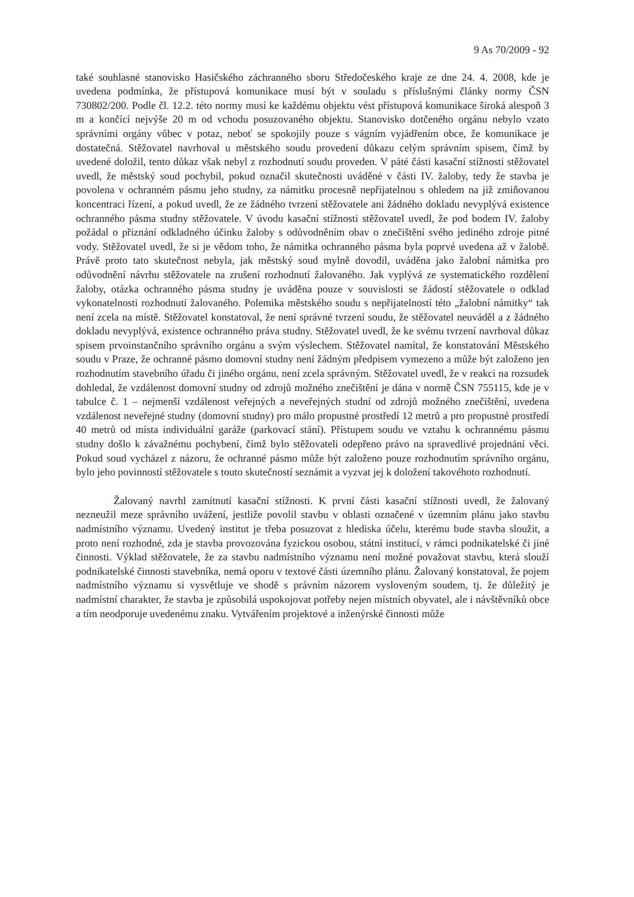9 As 70/2009 - 92
také souhlasné stanovisko Hasičského záchranného sboru Středočeského kraje ze dne 24. 4. 2008, kde je uvedena podmínka, že přístupová komunikace musí být v souladu s příslušnými články normy ČSN 730802/200. Podle čl. 12.2. této normy musí ke každému objektu vést přístupová komunikace široká alespoň 3 m a končící nejvýše 20 m od vchodu posuzovaného objektu. Stanovisko dotčeného orgánu nebylo vzato správními orgány vůbec v potaz, neboť se spokojily pouze s vágním vyjádřením obce, že komunikace je dostatečná. Stěžovatel navrhoval u městského soudu provedení důkazu celým správním spisem, čímž by uvedené doložil, tento důkaz však nebyl z rozhodnutí soudu proveden. V páté části kasační stížnosti stěžovatel uvedl, že městský soud pochybil, pokud označil skutečnosti uváděné v části IV. žaloby, tedy že stavba je povolena v ochranném pásmu jeho studny, za námitku procesně nepřijatelnou s ohledem na již zmiňovanou koncentraci řízení, a pokud uvedl, že ze žádného tvrzení stěžovatele ani žádného dokladu nevyplývá existence ochranného pásma studny stěžovatele. V úvodu kasační stížnosti stěžovatel uvedl, že pod bodem IV. žaloby požádal o přiznání odkladného účinku žaloby s odůvodněním obav o znečištění svého jediného zdroje pitné vody. Stěžovatel uvedl, že si je vědom toho, že námitka ochranného pásma byla poprvé uvedena až v žalobě. Právě proto tato skutečnost nebyla, jak městský soud mylně dovodil, uváděna jako žalobní námitka pro odůvodnění návrhu stěžovatele na zrušení rozhodnutí žalovaného. Jak vyplývá ze systematického rozdělení žaloby, otázka ochranného pásma studny je uváděna pouze v souvislosti se žádostí stěžovatele o odklad vykonatelnosti rozhodnutí žalovaného. Polemika městského soudu s nepřijatelností této „žalobní námitky“ tak není zcela na místě. Stěžovatel konstatoval, že není správné tvrzení soudu, že stěžovatel neuváděl a z žádného dokladu nevyplývá, existence ochranného práva studny. Stěžovatel uvedl, že ke svému tvrzení navrhoval důkaz spisem prvoinstančního správního orgánu a svým výslechem. Stěžovatel namítal, že konstatování Městského soudu v Praze, že ochranné pásmo domovní studny není žádným předpisem vymezeno a může být založeno jen rozhodnutím stavebního úřadu či jiného orgánu, není zcela správným. Stěžovatel uvedl, že v reakci na rozsudek dohledal, že vzdálenost domovní studny od zdrojů možného znečištění je dána v normě ČSN 755115, kde je v tabulce č. 1 – nejmenší vzdálenost veřejných a neveřejných studní od zdrojů možného znečištění, uvedena vzdálenost neveřejné studny (domovní studny) pro málo propustné prostředí 12 metrů a pro propustné prostředí 40 metrů od místa individuální garáže (parkovací stání). Přístupem soudu ve vztahu k ochrannému pásmu studny došlo k závažnému pochybení, čímž bylo stěžovateli odepřeno právo na spravedlivé projednání věci. Pokud soud vycházel z názoru, že ochranné pásmo může být založeno pouze rozhodnutím správního orgánu, bylo jeho povinností stěžovatele s touto skutečností seznámit a vyzvat jej k doložení takovéhoto rozhodnutí.
Žalovaný navrhl zamítnutí kasační stížnosti. K první části kasační stížnosti uvedl, že žalovaný nezneužil meze správního uvážení, jestliže povolil stavbu v oblasti označené v územním plánu jako stavbu nadmístního významu. Uvedený institut je třeba posuzovat z hlediska účelu, kterému bude stavba sloužit, a proto není rozhodné, zda je stavba provozována fyzickou osobou, státní institucí, v rámci podnikatelské či jiné činnosti. Výklad stěžovatele, že za stavbu nadmístního významu není možné považovat stavbu, která slouží podnikatelské činnosti stavebníka, nemá oporu v textové části územního plánu. Žalovaný konstatoval, že pojem nadmístního významu si vysvětluje ve shodě s právním názorem vysloveným soudem, tj. že důležitý je nadmístní charakter, že stavba je způsobilá uspokojovat potřeby nejen místních obyvatel, ale i návštěvníků obce a tím neodporuje uvedenému znaku. Vytvářením projektové a inženýrské činnosti může